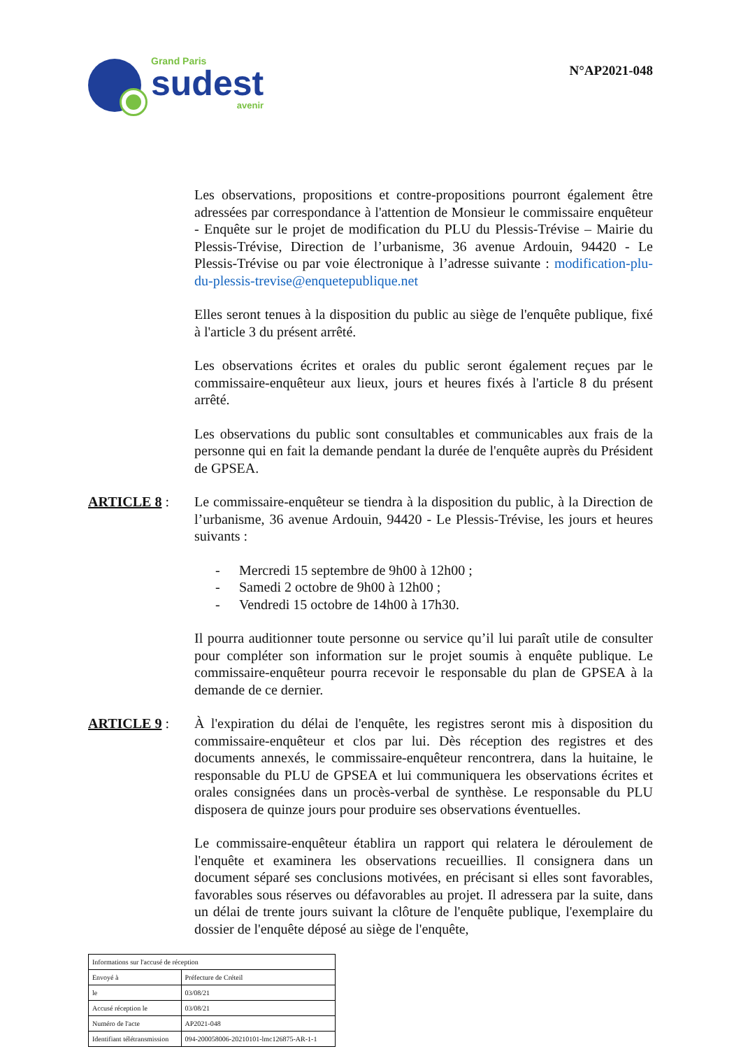Grand Paris
sudest
avenir
N°AP2021-048
Les observations, propositions et contre-propositions pourront également être adressées par correspondance à l'attention de Monsieur le commissaire enquêteur - Enquête sur le projet de modification du PLU du Plessis-Trévise – Mairie du Plessis-Trévise, Direction de l’urbanisme, 36 avenue Ardouin, 94420 - Le Plessis-Trévise ou par voie électronique à l’adresse suivante : modification-plu-du-plessis-trevise@enquetepublique.net
Elles seront tenues à la disposition du public au siège de l'enquête publique, fixé à l'article 3 du présent arrêté.
Les observations écrites et orales du public seront également reçues par le commissaire-enquêteur aux lieux, jours et heures fixés à l'article 8 du présent arrêté.
Les observations du public sont consultables et communicables aux frais de la personne qui en fait la demande pendant la durée de l'enquête auprès du Président de GPSEA.
ARTICLE 8 : Le commissaire-enquêteur se tiendra à la disposition du public, à la Direction de l’urbanisme, 36 avenue Ardouin, 94420 - Le Plessis-Trévise, les jours et heures suivants :
- Mercredi 15 septembre de 9h00 à 12h00 ;
- Samedi 2 octobre de 9h00 à 12h00 ;
- Vendredi 15 octobre de 14h00 à 17h30.
Il pourra auditionner toute personne ou service qu’il lui paraît utile de consulter pour compléter son information sur le projet soumis à enquête publique. Le commissaire-enquêteur pourra recevoir le responsable du plan de GPSEA à la demande de ce dernier.
ARTICLE 9 : À l'expiration du délai de l'enquête, les registres seront mis à disposition du commissaire-enquêteur et clos par lui. Dès réception des registres et des documents annexés, le commissaire-enquêteur rencontrera, dans la huitaine, le responsable du PLU de GPSEA et lui communiquera les observations écrites et orales consignées dans un procès-verbal de synthèse. Le responsable du PLU disposera de quinze jours pour produire ses observations éventuelles.
Le commissaire-enquêteur établira un rapport qui relatera le déroulement de l'enquête et examinera les observations recueillies. Il consignera dans un document séparé ses conclusions motivées, en précisant si elles sont favorables, favorables sous réserves ou défavorables au projet. Il adressera par la suite, dans un délai de trente jours suivant la clôture de l'enquête publique, l'exemplaire du dossier de l'enquête déposé au siège de l'enquête,
| Informations sur l'accusé de réception | |
| Envoyé à | Préfecture de Créteil |
| le | 03/08/21 |
| Accusé réception le | 03/08/21 |
| Numéro de l'acte | AP2021-048 |
| Identifiant télétransmission | 094-200058006-20210101-lmc126875-AR-1-1 |